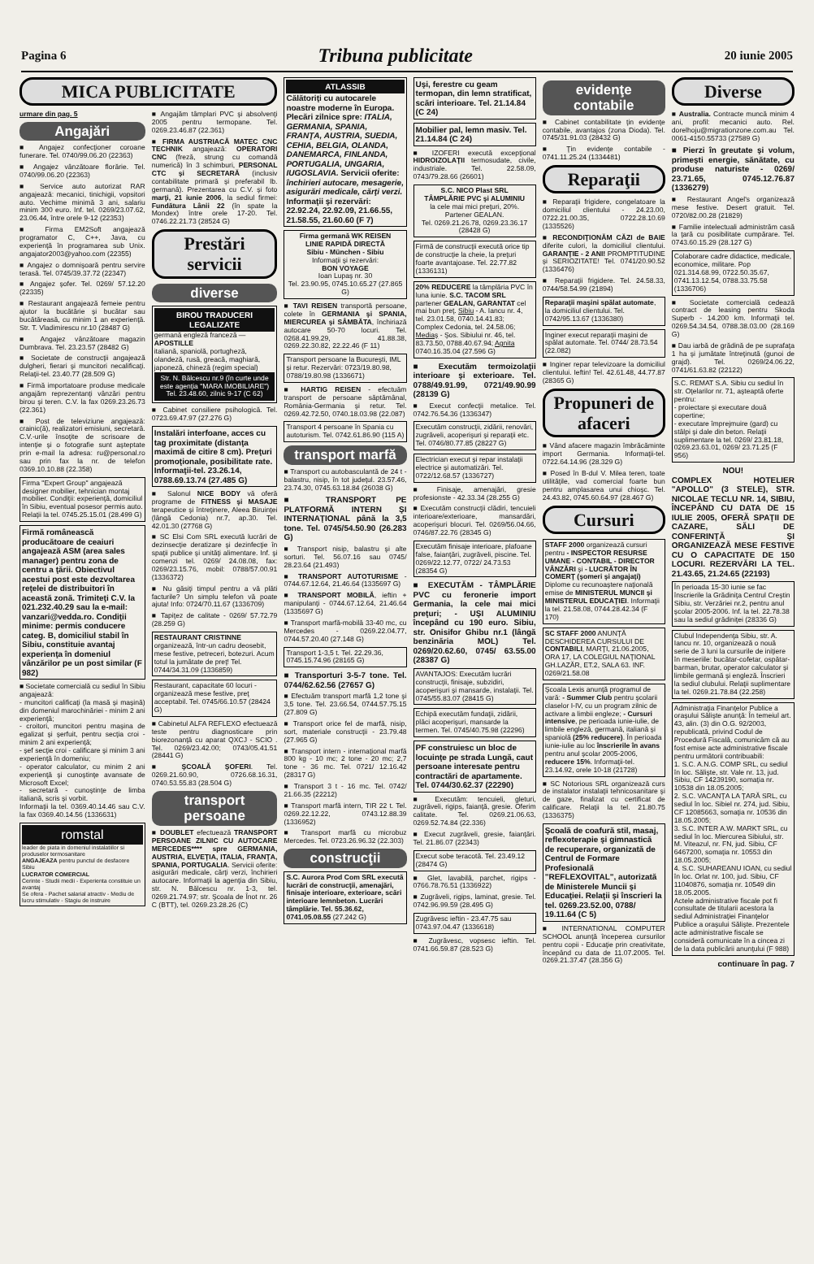Pagina 6 Tribuna publicitate 20 iunie 2005
MICA PUBLICITATE
urmare din pag. 5
Angajări
■ Angajez confecţioner coroane funerare. Tel. 0740/99.06.20 (22363)
■ Angajez vânzătoare florărie. Tel. 0740/99.06.20 (22363)
■ Service auto autorizat RAR angajează: mecanici, tinichigii, vopsitori auto. Vechime minimă 3 ani, salariu minim 300 euro. Inf. tel. 0269/23.07.62, 23.06.44, între orele 9-12 (22353)
■ Firma EM2Soft angajează programator C, C++, Java, cu experienţă în programarea sub Unix. angajator2003@yahoo.com (22355)
■ Angajez o domnişoară pentru servire terasă. Tel. 0745/39.37.72 (22347)
■ Angajez şofer. Tel. 0269/ 57.12.20 (22335)
■ Restaurant angajează femeie pentru ajutor la bucătărie şi bucătar sau bucătăreasă, cu minim 1 an experienţă. Str. T. Vladimirescu nr.10 (28487 G)
■ Angajez vânzătoare magazin Dumbrava. Tel. 23.23.57 (28482 G)
■ Societate de construcţii angajează dulgheri, fierari şi muncitori necalificaţi. Relaţii-tel. 23.40.77 (28.509 G)
■ Firmă importatoare produse medicale angajăm reprezentanţi vânzări pentru birou şi teren. C.V. la fax 0269.23.26.73 (22.361)
■ Post de televiziune angajează: crainic(ă), realizatori emisiuni, secretară. C.V.-urile însoţite de scrisoare de intenţie şi o fotografie sunt aşteptate prin e-mail la adresa: ru@personal.ro sau prin fax la nr. de telefon 0369.10.10.88 (22.358)
Firma "Expert Group" angajează designer mobilier, tehnician montaj mobilier. Condiţii: experienţă, domiciliul în Sibiu, eventual posesor permis auto. Relaţii la tel. 0745.25.15.01 (28.499 G)
Firmă românească producătoare de ceaiuri angajează ASM (area sales manager) pentru zona de centru a ţării. Obiectivul acestui post este dezvoltarea reţelei de distribuitori în această zonă. Trimiteţi C.V. la 021.232.40.29 sau la e-mail: vanzari@vedda.ro. Condiţii minime: permis conducere categ. B, domiciliul stabil în Sibiu, constituie avantaj experienţa în domeniul vânzărilor pe un post similar (F 982)
■ Societate comercială cu sediul în Sibiu angajează:
- muncitori calificaţi (la masă şi maşină) din domeniul marochinăriei - minim 2 ani experienţă;
- croitori, muncitori pentru maşina de egalizat şi şerfuit, pentru secţia croi - minim 2 ani experienţă;
- şef secţie croi - calificare şi minim 3 ani experienţă în domeniu;
- operator calculator, cu minim 2 ani experienţă şi cunoştinţe avansate de Microsoft Excel;
- secretară - cunoştinţe de limba italiană, scris şi vorbit.
Informaţii la tel. 0369.40.14.46 sau C.V. la fax 0369.40.14.56 (1336631)
romstal
leader de piata in domeniul instalatiilor si produselor termosanitare
ANGAJEAZA pentru punctul de desfacere Sibiu
LUCRATOR COMERCIAL
Cerinte - Studii medii - Experienta constituie un avantaj
Se ofera - Pachet salarial atractiv - Mediu de lucru stimulativ - Stagiu de instruire
■ Angajăm tâmplari PVC şi absolvenţi 2005 pentru termopane. Tel. 0269.23.46.87 (22.361)
■ FIRMA AUSTRIACĂ MATEC CNC TECHNIK angajează: OPERATORI CNC (freză, strung cu comandă numerică) în 3 schimburi, PERSONAL CTC şi SECRETARĂ (inclusiv contabilitate primară şi preferabil lb. germană). Prezentarea cu C.V. şi foto marţi, 21 iunie 2006, la sediul firmei: Fundătura Lânii 22 (în spate la Mondex) între orele 17-20. Tel. 0746.22.21.73 (28524 G)
Prestări servicii
diverse
BIROU TRADUCERI LEGALIZATE
germană engleză franceză — APOSTILLE
italiană, spaniolă, portugheză, olandeză, rusă, greacă, maghiară, japoneză, chineză (regim special)
Str. N. Bălcescu nr.9 (în curte unde este agenţia "MARA IMOBILIARE") Tel. 23.48.60, zilnic 9-17 (C 62)
■ Cabinet consiliere psihologică. Tel. 0723.69.47.97 (27.276 G)
Instalări interfoane, acces cu tag proximitate (distanţa maximă de citire 8 cm). Preţuri promoţionale, posibilitate rate. Informaţii-tel. 23.26.14, 0788.69.13.74 (27.485 G)
■ Salonul NICE BODY vă oferă programe de FITNESS şi MASAJE terapeutice şi întreţinere, Aleea Biruinţei (lângă Cedonia) nr.7, ap.30. Tel. 42.01.30 (27768 G)
■ SC Elsi Com SRL execută lucrări de dezinsecţie deratizare şi dezinfecţie în spaţii publice şi unităţi alimentare. Inf. şi comenzi tel. 0269/ 24.08.08, fax: 0269/23.15.76, mobil: 0788/57.00.91 (1336372)
■ Nu găsiţi timpul pentru a vă plăti facturile? Un simplu telefon vă poate ajuta! Info: 0724/70.11.67 (1336709)
■ Tapiţez de calitate - 0269/ 57.72.79 (28.259 G)
RESTAURANT CRISTINNE organizează, într-un cadru deosebit, mese festive, petreceri, botezuri. Acum totul la jumătate de preţ! Tel. 0744/34.31.09 (1336859)
Restaurant, capacitate 60 locuri - organizează mese festive, preţ acceptabil. Tel. 0745/66.10.57 (28424 G)
■ Cabinetul ALFA REFLEXO efectuează teste pentru diagnosticare prin biorezonanţă cu aparat QXCJ - SCIO . Tel. 0269/23.42.00; 0743/05.41.51 (28441 G)
■ ŞCOALĂ ŞOFERI. Tel. 0269.21.60.90, 0726.68.16.31, 0740.53.55.83 (28.504 G)
transport persoane
■ DOUBLET efectuează TRANSPORT PERSOANE ZILNIC CU AUTOCARE MERCEDES**** spre GERMANIA, AUSTRIA, ELVEŢIA, ITALIA, FRANŢA, SPANIA, PORTUGALIA. Servicii oferite: asigurări medicale, cărţi verzi, închirieri autocare. Informaţii la agenţia din Sibiu, str. N. Bălcescu nr. 1-3, tel. 0269.21.74.97; str. Şcoala de Înot nr. 26 C (BTT), tel. 0269.23.28.26 (C)
ATLASSIB
Călătoriţi cu autocarele noastre moderne în Europa. Plecări zilnice spre: ITALIA, GERMANIA, SPANIA, FRANŢA, AUSTRIA, SUEDIA, CEHIA, BELGIA, OLANDA, DANEMARCA, FINLANDA, PORTUGALIA, UNGARIA, IUGOSLAVIA. Servicii oferite: închirieri autocare, mesagerie, asigurări medicale, cărţi verzi. Informaţii şi rezervări: 22.92.24, 22.92.09, 21.66.55, 21.58.55, 21.60.60 (F 7)
Firma germană WK REISEN
LINIE RAPIDĂ DIRECTĂ
Sibiu - München - Sibiu
Informaţii şi rezervări:
BON VOYAGE
Ioan Lupaş nr. 30
Tel. 23.90.95, 0745.10.65.27 (27.865 G)
■ TAVI REISEN transportă persoane, colete în GERMANIA şi SPANIA, MIERCUREA şi SÂMBĂTA, închiriază autocare 50-70 locuri. Tel. 0268.41.99.29, 41.88.38, 0269.22.30.82, 22.22.46 (F 11)
Transport persoane la Bucureşti, IML şi retur. Rezervări: 0723/19.80.98, 0788/19.80.98 (1336671)
■ HARTIG REISEN - efectuăm transport de persoane săptămânal, România-Germania şi retur. Tel. 0269.42.72.50, 0740.18.03.98 (22.087)
Transport 4 persoane în Spania cu autoturism. Tel. 0742.61.86.90 (115 A)
transport marfă
■ Transport cu autobasculantă de 24 t - balastru, nisip, în tot judeţul. 23.57.46, 23.74.30, 0745.63.18.84 (26038 G)
■ TRANSPORT PE PLATFORMĂ INTERN ŞI INTERNAŢIONAL până la 3,5 tone. Tel. 0745/54.50.90 (26.283 G)
■ Transport nisip, balastru şi alte sorturi. Tel. 56.07.16 sau 0745/ 28.23.64 (21.493)
■ TRANSPORT AUTOTURISME - 0744.67.12.64, 21.46.64 (1335697 G)
■ TRANSPORT MOBILĂ, ieftin + manipulanţi - 0744.67.12.64, 21.46.64 (1335697 G)
■ Transport marfă-mobilă 33-40 mc, cu Mercedes - 0269.22.04.77, 0744.57.20.40 (27.148 G)
Transport 1-3,5 t. Tel. 22.29.36, 0745.15.74.96 (28165 G)
■ Transporturi 3-5-7 tone. Tel. 0744/62.62.56 (27657 G)
■ Efectuăm transport marfă 1,2 tone şi 3,5 tone. Tel. 23.66.54, 0744.57.75.15 (27.809 G)
■ Transport orice fel de marfă, nisip, sort, materiale construcţii - 23.79.48 (27.965 G)
■ Transport intern - internaţional marfă 800 kg - 10 mc; 2 tone - 20 mc; 2,7 tone - 36 mc. Tel. 0721/ 12.16.42 (28317 G)
■ Transport 3 t - 16 mc. Tel. 0742/ 21.66.35 (22212)
■ Transport marfă intern, TIR 22 t. Tel. 0269.22.12.22, 0743.12.88.39 (1336952)
■ Transport marfă cu microbuz Mercedes. Tel. 0723.26.96.32 (22.303)
construcţii
S.C. Aurora Prod Com SRL execută lucrări de construcţii, amenajări, finisaje interioare, exterioare, scări interioare lemnbeton. Lucrări tâmplărie. Tel. 55.36.62, 0741.05.08.55 (27.242 G)
Uşi, ferestre cu geam termopan, din lemn stratificat, scări interioare. Tel. 21.14.84 (C 24)
Mobilier pal, lemn masiv. Tel. 21.14.84 (C 24)
■ IZOFERI execută excepţional HIDROIZOLAŢII termosudate, civile, industriale. Tel. 22.58.09, 0743/79.28.66 (26601)
S.C. NICO Plast SRL
TÂMPLĂRIE PVC şi ALUMINIU
la cele mai mici preţuri, 20%.
Partener GEALAN.
Tel. 0269.21.26.78, 0269.23.36.17 (28428 G)
Firmă de construcţii execută orice tip de construcţie la cheie, la preţuri foarte avantajoase. Tel. 22.77.82 (1336131)
20% REDUCERE la tâmplăria PVC în luna iunie. S.C. TACOM SRL partener GEALAN, GARANTAT cel mai bun preţ. Sibiu - A. Iancu nr. 4, tel. 23.01.58, 0740.14.41.83; Complex Cedonia, tel. 24.58.06; Mediaş - Şos. Sibiului nr. 46, tel. 83.73.50, 0788.40.67.94; Agnita 0740.16.35.04 (27.596 G)
■ Executăm termoizolaţii interioare şi exterioare. Tel. 0788/49.91.99, 0721/49.90.99 (28139 G)
■ Execut confecţii metalice. Tel. 0742.76.54.36 (1336347)
Executăm construcţii, zidării, renovări, zugrăveli, acoperişuri şi reparaţii etc. Tel. 0746/80.77.85 (28227 G)
Electrician execut şi repar instalaţii electrice şi automatizări. Tel. 0722/12.68.57 (1336727)
■ Finisaje, amenajări, gresie profesionste - 42.33.34 (28.255 G)
■ Executăm construcţii clădiri, tencuieli interioare/exterioare, mansardări, acoperişuri blocuri. Tel. 0269/56.04.66, 0746/87.22.76 (28345 G)
Executăm finisaje interioare, plafoane false, faianţări, zugrăveli, piscine. Tel. 0269/22.12.77, 0722/ 24.73.53 (28354 G)
■ EXECUTĂM - TÂMPLĂRIE PVC cu feronerie import Germania, la cele mai mici preţuri; - UŞI ALUMINIU începând cu 190 euro. Sibiu, str. Onisifor Ghibu nr.1 (lângă benzinăria MOL) Tel. 0269/20.62.60, 0745/ 63.55.00 (28387 G)
AVANTAJOS: Executăm lucrări construcţii, finisaje, subzidiri, acoperişuri şi mansarde, instalaţii. Tel. 0745/55.83.07 (28415 G)
Echipă executăm fundaţii, zidării, plăci acoperişuri, mansarde la termen. Tel. 0745/40.75.98 (22296)
PF construiesc un bloc de locuinţe pe strada Lungă, caut persoane interesate pentru contractări de apartamente. Tel. 0744/30.62.37 (22290)
■ Executăm: tencuieli, gleturi, zugrăveli, rigips, faianţă, gresie. Oferim calitate. Tel. 0269.21.06.63, 0269.52.74.84 (22.336)
■ Execut zugrăveli, gresie, faianţări. Tel. 21.86.07 (22343)
Execut sobe teracotă. Tel. 23.49.12 (28474 G)
■ Glet, lavabilă, parchet, rigips - 0766.78.76.51 (1336922)
■ Zugrăveli, rigips, laminat, gresie. Tel. 0742.96.99.59 (28.495 G)
Zugrăvesc ieftin - 23.47.75 sau 0743.97.04.47 (1336618)
■ Zugrăvesc, vopsesc ieftin. Tel. 0741.66.59.87 (28.523 G)
evidenţe contabile
■ Cabinet contabilitate ţin evidenţe contabile, avantajos (zona Dioda). Tel. 0745/31.91.03 (28432 G)
■ Ţin evidenţe contabile - 0741.11.25.24 (1334481)
Reparaţii
■ Reparaţii frigidere, congelatoare la domiciliul clientului - 24.23.00, 0722.21.00.35, 0722.28.10.69 (1335526)
■ RECONDIŢIONĂM CĂZI de BAIE diferite culori, la domiciliul clientului. GARANŢIE - 2 ANI! PROMPTITUDINE şi SERIOZITATE! Tel. 0741/20.90.52 (1336476)
■ Reparaţii frigidere. Tel. 24.58.33, 0744/58.54.99 (21894)
Reparaţii maşini spălat automate, la domiciliul clientului. Tel. 0742/95.13.67 (1336380)
Inginer execut reparaţii maşini de spălat automate. Tel. 0744/ 28.73.54 (22.082)
■ Inginer repar televizoare la domiciliul clientului. Ieftin! Tel. 42.61.48, 44.77.87 (28365 G)
Propuneri de afaceri
■ Vând afacere magazin îmbrăcăminte import Germania. Informaţii-tel. 0722.64.14.96 (28.329 G)
■ Posed în B-dul V. Milea teren, toate utilităţile, vad comercial foarte bun pentru amplasarea unui chioşc. Tel. 24.43.82, 0745.60.64.97 (28.467 G)
Cursuri
STAFF 2000 organizează cursuri pentru - INSPECTOR RESURSE UMANE - CONTABIL - DIRECTOR VÂNZĂRI şi - LUCRĂTOR ÎN COMERŢ (şomeri şi angajaţi) Diplome cu recunoaştere naţională emise de MINISTERUL MUNCII şi MINISTERUL EDUCAŢIEI. Informaţii la tel. 21.58.08, 0744.28.42.34 (F 170)
SC STAFF 2000 ANUNŢĂ DESCHIDEREA CURSULUI DE CONTABILI, MARŢI, 21.06.2005, ORA 17, LA COLEGIUL NAŢIONAL GH.LAZĂR, ET.2, SALA 63. INF. 0269/21.58.08
Şcoala Lexis anunţă programul de vară: - Summer Club pentru şcolarii claselor I-IV, cu un program zilnic de activare a limbii engleze; - Cursuri intensive, pe perioada iunie-iulie, de limbile engleză, germană, italiană şi spaniolă (25% reducere). În perioada iunie-iulie au loc înscrierile în avans pentru anul şcolar 2005-2006, reducere 15%. Informaţii-tel. 23.14.92, orele 10-18 (21728)
■ SC Notorious SRL organizează curs de instalator instalaţii tehnicosanitare şi de gaze, finalizat cu certificat de calificare. Relaţii la tel. 21.80.75 (1336375)
Şcoală de coafură stil, masaj, reflexoterapie şi gimnastică de recuperare, organizată de Centrul de Formare Profesională "REFLEXOVITAL", autorizată de Ministerele Muncii şi Educaţiei. Relaţii şi înscrieri la tel. 0269.23.52.00, 0788/ 19.11.64 (C 5)
■ INTERNATIONAL COMPUTER SCHOOL anunţă începerea cursurilor pentru copii - Educaţie prin creativitate, începând cu data de 11.07.2005. Tel. 0269.21.37.47 (28.356 G)
Diverse
■ Australia. Contracte muncă minim 4 ani, profil: mecanici auto. Rel. dorelhoju@migrationzone.com.au Tel. 0061-4150.55733 (27589 G)
■ Pierzi în greutate şi volum, primeşti energie, sănătate, cu produse naturiste - 0269/ 23.71.65, 0745.12.76.87 (1336279)
■ Restaurant Angel's organizează mese festive. Desert gratuit. Tel. 0720/82.00.28 (21829)
■ Familie intelectuali administrăm casă la ţară cu posibilitate cumpărare. Tel. 0743.60.15.29 (28.127 G)
Colaborare cadre didactice, medicale, economice, militare. Pop 021.314.68.99, 0722.50.35.67, 0741.13.12.54, 0788.33.75.58 (1336706)
■ Societate comercială cedează contract de leasing pentru Skoda Superb - 14.200 km. Informaţii tel. 0269.54.34.54, 0788.38.03.00 (28.169 G)
■ Dau iarbă de grădină de pe suprafaţa 1 ha şi jumătate întreţinută (gunoi de grajd). Tel. 0269/24.06.22, 0741/61.63.82 (22122)
S.C. REMAT S.A. Sibiu cu sediul în str. Oţelarilor nr. 71, aşteaptă oferte pentru:
- proiectare şi executare două copertine;
- executare împrejmuire (gard) cu stâlpi şi dale din beton. Relaţii suplimentare la tel. 0269/ 23.81.18, 0269.23.63.01, 0269/ 23.71.25 (F 956)
NOU!
COMPLEX HOTELIER "APOLLO" (3 STELE), STR. NICOLAE TECLU NR. 14, SIBIU, ÎNCEPÂND CU DATA DE 15 IULIE 2005, OFERĂ SPAŢII DE CAZARE, SĂLI DE CONFERINŢĂ ŞI ORGANIZEAZĂ MESE FESTIVE CU O CAPACITATE DE 150 LOCURI. REZERVĂRI LA TEL. 21.43.65, 21.24.65 (22193)
În perioada 15-30 iunie se fac înscrierile la Grădiniţa Centrul Creştin Sibiu, str. Verzăriei nr.2, pentru anul şcolar 2005-2006. Inf. la tel. 22.78.38 sau la sediul grădiniţei (28336 G)
Clubul Independenţa Sibiu, str. A. Iancu nr. 10, organizează o nouă serie de 3 luni la cursurile de iniţiere în meseriile: bucătar-cofetar, ospătar-barman, brutar, operator calculator şi limbile germană şi engleză. Înscrieri la sediul clubului. Relaţii suplimentare la tel. 0269.21.78.84 (22.258)
Administraţia Finanţelor Publice a oraşului Sălişte anunţă: În temeiul art. 43, alin. (3) din O.G. 92/2003, republicată, privind Codul de Procedură Fiscală, comunicăm că au fost emise acte administrative fiscale pentru următorii contribuabili:
1. S.C. A.N.G. COMP SRL, cu sediul în loc. Sălişte, str. Vale nr. 13, jud. Sibiu, CF 14239190, somaţia nr. 10538 din 18.05.2005;
2. S.C. VACANŢA LA ŢARĂ SRL, cu sediul în loc. Sibiel nr. 274, jud. Sibiu, CF 12085663, somaţia nr. 10536 din 18.05.2005;
3. S.C. INTER A.W. MARKT SRL, cu sediul în loc. Miercurea Sibiului, str. M. Viteazul, nr. FN, jud. Sibiu, CF 6467200, somaţia nr. 10553 din 18.05.2005;
4. S.C. SUHAREANU IOAN, cu sediul în loc. Orlat nr. 100, jud. Sibiu, CF 11040876, somaţia nr. 10549 din 18.05.2005.
Actele administrative fiscale pot fi consultate de titularii acestora la sediul Administraţiei Finanţelor Publice a oraşului Sălişte. Prezentele acte administrative fiscale se consideră comunicate în a cincea zi de la data publicării anunţului (F 988)
continuare în pag. 7